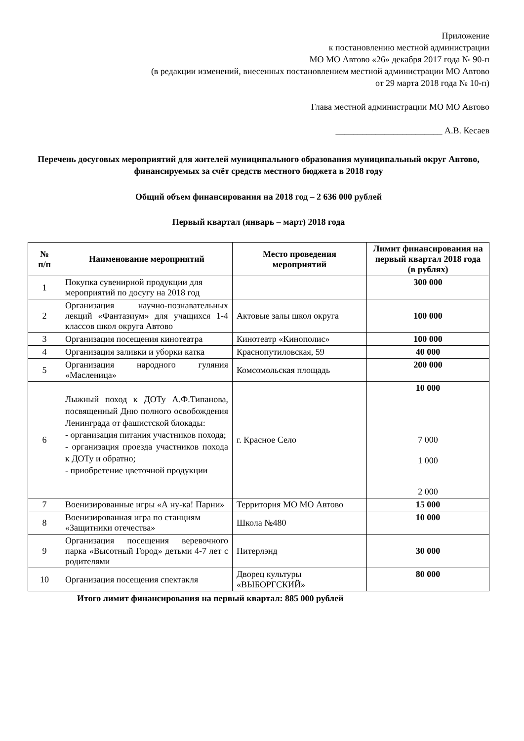Приложение
к постановлению местной администрации
МО МО Автово «26» декабря 2017 года № 90-п
(в редакции изменений, внесенных постановлением местной администрации МО Автово
от 29 марта 2018 года № 10-п)
Глава местной администрации МО МО Автово
________________________ А.В. Кесаев
Перечень досуговых мероприятий для жителей муниципального образования муниципальный округ Автово, финансируемых за счёт средств местного бюджета в 2018 году
Общий объем финансирования на 2018 год – 2 636 000 рублей
Первый квартал (январь – март) 2018 года
| № п/п | Наименование мероприятий | Место проведения мероприятий | Лимит финансирования на первый квартал 2018 года (в рублях) |
| --- | --- | --- | --- |
| 1 | Покупка сувенирной продукции для мероприятий по досугу на 2018 год | | 300 000 |
| 2 | Организация научно-познавательных лекций «Фантазиум» для учащихся 1-4 классов школ округа Автово | Актовые залы школ округа | 100 000 |
| 3 | Организация посещения кинотеатра | Кинотеатр «Кинополис» | 100 000 |
| 4 | Организация заливки и уборки катка | Краснопутиловская, 59 | 40 000 |
| 5 | Организация народного гуляния «Масленица» | Комсомольская площадь | 200 000 |
| 6 | Лыжный поход к ДОТу А.Ф.Типанова, посвященный Дню полного освобождения Ленинграда от фашистской блокады: - организация питания участников похода; - организация проезда участников похода к ДОТу и обратно; - приобретение цветочной продукции | г. Красное Село | 10 000 7 000 1 000 2 000 |
| 7 | Военизированные игры «А ну-ка! Парни» | Территория МО МО Автово | 15 000 |
| 8 | Военизированная игра по станциям «Защитники отечества» | Школа №480 | 10 000 |
| 9 | Организация посещения веревочного парка «Высотный Город» детьми 4-7 лет с родителями | Питерлэнд | 30 000 |
| 10 | Организация посещения спектакля | Дворец культуры «ВЫБОРГСКИЙ» | 80 000 |
Итого лимит финансирования на первый квартал: 885 000 рублей